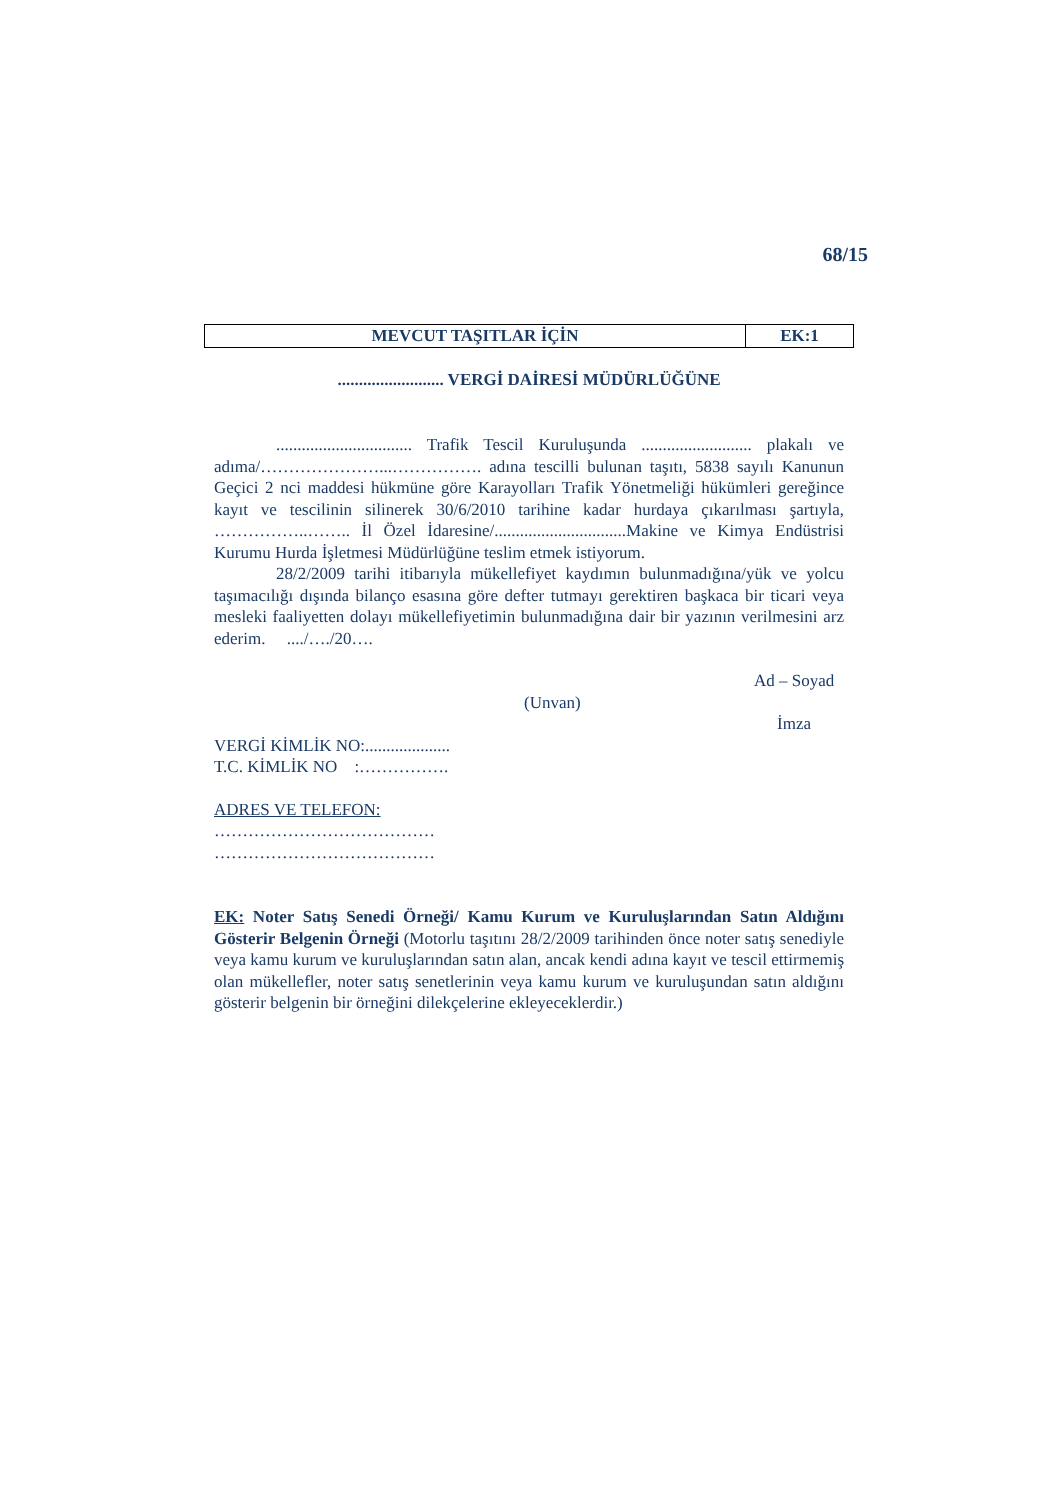68/15
| MEVCUT TAŞITLAR İÇİN | EK:1 |
......................... VERGİ DAİRESİ MÜDÜRLÜĞÜNE
................................ Trafik Tescil Kuruluşunda .......................... plakalı ve adıma/…………………...……………. adına tescilli bulunan taşıtı, 5838 sayılı Kanunun Geçici 2 nci maddesi hükmüne göre Karayolları Trafik Yönetmeliği hükümleri gereğince kayıt ve tescilinin silinerek 30/6/2010 tarihine kadar hurdaya çıkarılması şartıyla, ……………..…….. İl Özel İdaresine/...............................Makine ve Kimya Endüstrisi Kurumu Hurda İşletmesi Müdürlüğüne teslim etmek istiyorum.
28/2/2009 tarihi itibarıyla mükellefiyet kaydımın bulunmadığına/yük ve yolcu taşımacılığı dışında bilanço esasına göre defter tutmayı gerektiren başkaca bir ticari veya mesleki faaliyetten dolayı mükellefiyetimin bulunmadığına dair bir yazının verilmesini arz ederim. ..../…./20….
Ad – Soyad
(Unvan)
İmza
VERGİ KİMLİK NO:....................
T.C. KİMLİK NO :…………….
ADRES VE TELEFON:
…………………………………
…………………………………
EK: Noter Satış Senedi Örneği/ Kamu Kurum ve Kuruluşlarından Satın Aldığını Gösterir Belgenin Örneği (Motorlu taşıtını 28/2/2009 tarihinden önce noter satış senediyle veya kamu kurum ve kuruluşlarından satın alan, ancak kendi adına kayıt ve tescil ettirmemiş olan mükellefler, noter satış senetlerinin veya kamu kurum ve kuruluşundan satın aldığını gösterir belgenin bir örneğini dilekçelerine ekleyeceklerdir.)